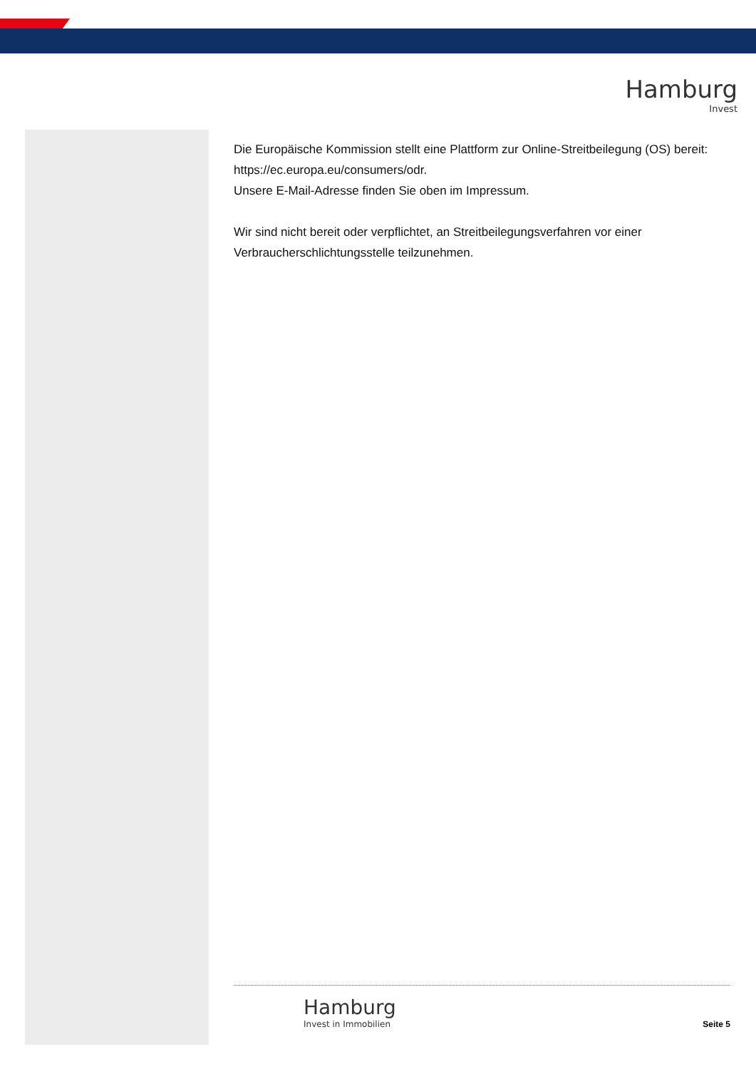Hamburg
Invest
Die Europäische Kommission stellt eine Plattform zur Online-Streitbeilegung (OS) bereit: https://ec.europa.eu/consumers/odr.
Unsere E-Mail-Adresse finden Sie oben im Impressum.
Wir sind nicht bereit oder verpflichtet, an Streitbeilegungsverfahren vor einer Verbraucherschlichtungsstelle teilzunehmen.
Hamburg
Invest in Immobilien
Seite 5